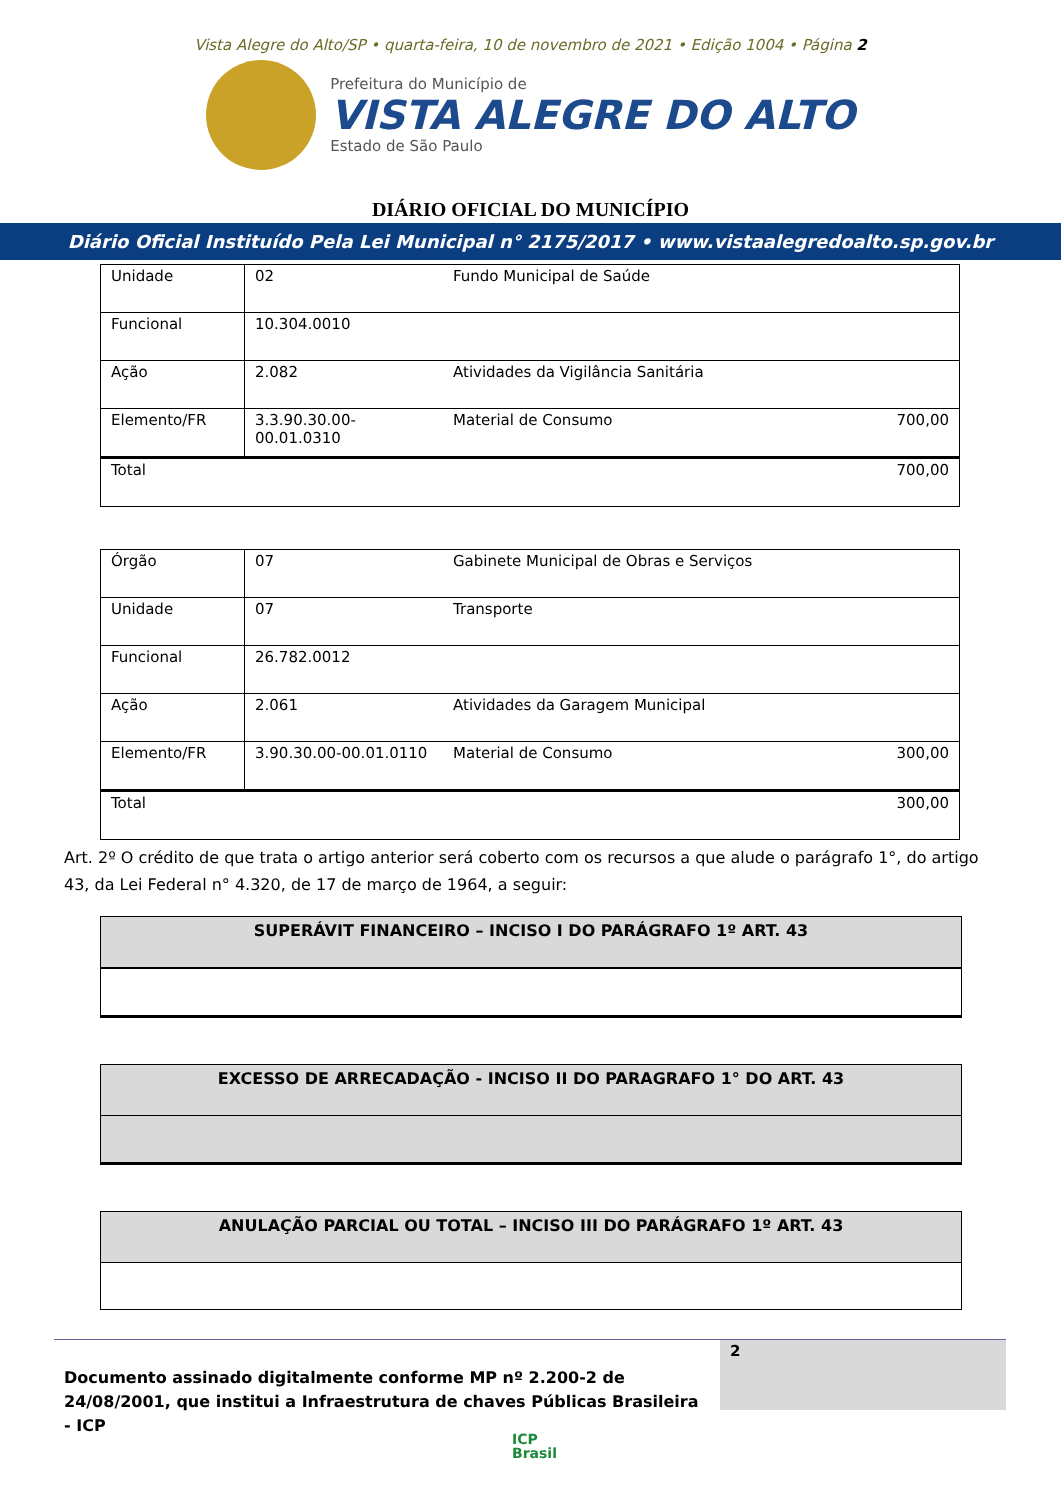Vista Alegre do Alto/SP • quarta-feira, 10 de novembro de 2021 • Edição 1004 • Página 2
Prefeitura do Município de
VISTA ALEGRE DO ALTO
Estado de São Paulo
DIÁRIO OFICIAL DO MUNICÍPIO
Diário Oficial Instituído Pela Lei Municipal n° 2175/2017 • www.vistaalegredoalto.sp.gov.br
| Unidade | 02 | Fundo Municipal de Saúde | |
| Funcional | 10.304.0010 | | |
| Ação | 2.082 | Atividades da Vigilância Sanitária | |
| Elemento/FR | 3.3.90.30.00-00.01.0310 | Material de Consumo | 700,00 |
| Total | | | 700,00 |
| Órgão | 07 | Gabinete Municipal de Obras e Serviços | |
| Unidade | 07 | Transporte | |
| Funcional | 26.782.0012 | | |
| Ação | 2.061 | Atividades da Garagem Municipal | |
| Elemento/FR | 3.90.30.00-00.01.0110 | Material de Consumo | 300,00 |
| Total | | | 300,00 |
Art. 2º O crédito de que trata o artigo anterior será coberto com os recursos a que alude o parágrafo 1°, do artigo 43, da Lei Federal n° 4.320, de 17 de março de 1964, a seguir:
SUPERÁVIT FINANCEIRO – INCISO I DO PARÁGRAFO 1º ART. 43
EXCESSO DE ARRECADAÇÃO - INCISO II DO PARAGRAFO 1° DO ART. 43
ANULAÇÃO PARCIAL OU TOTAL – INCISO III DO PARÁGRAFO 1º ART. 43
Documento assinado digitalmente conforme MP nº 2.200-2 de 24/08/2001, que institui a Infraestrutura de chaves Públicas Brasileira - ICP
2
ICP
Brasil